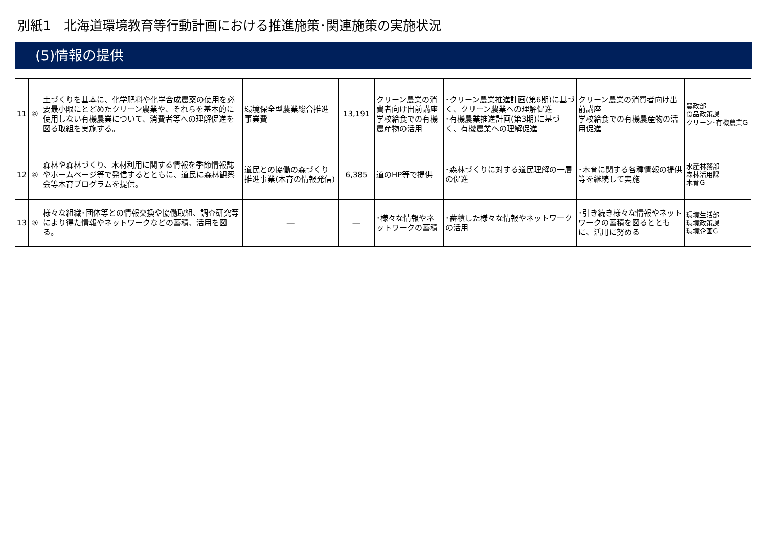別紙1　北海道環境教育等行動計画における推進施策･関連施策の実施状況
(5)情報の提供
| 11 | ④ | 土づくりを基本に、化学肥料や化学合成農薬の使用を必要最小限にとどめたクリーン農業や、それらを基本的に使用しない有機農業について、消費者等への理解促進を図る取組を実施する。 | 環境保全型農業総合推進事業費 | 13,191 | クリーン農業の消費者向け出前講座 学校給食での有機農産物の活用 | ･クリーン農業推進計画(第6期)に基づく、クリーン農業への理解促進 ･有機農業推進計画(第3期)に基づく、有機農業への理解促進 | クリーン農業の消費者向け出前講座 学校給食での有機農産物の活用促進 | 農政部 食品政策課 クリーン･有機農業G |
| 12 | ④ | 森林や森林づくり、木材利用に関する情報を季節情報誌やホームページ等で発信するとともに、道民に森林観察会等木育プログラムを提供。 | 道民との協働の森づくり推進事業(木育の情報発信) | 6,385 | 道のHP等で提供 | ･森林づくりに対する道民理解の一層の促進 | ･木育に関する各種情報の提供等を継続して実施 | 水産林務部 森林活用課 木育G |
| 13 | ⑤ | 様々な組織･団体等との情報交換や協働取組、調査研究等により得た情報やネットワークなどの蓄積、活用を図る。 | ― | ― | ･様々な情報やネットワークの蓄積 | ･蓄積した様々な情報やネットワークの活用 | ･引き続き様々な情報やネットワークの蓄積を図るとともに、活用に努める | 環境生活部 環境政策課 環境企画G |